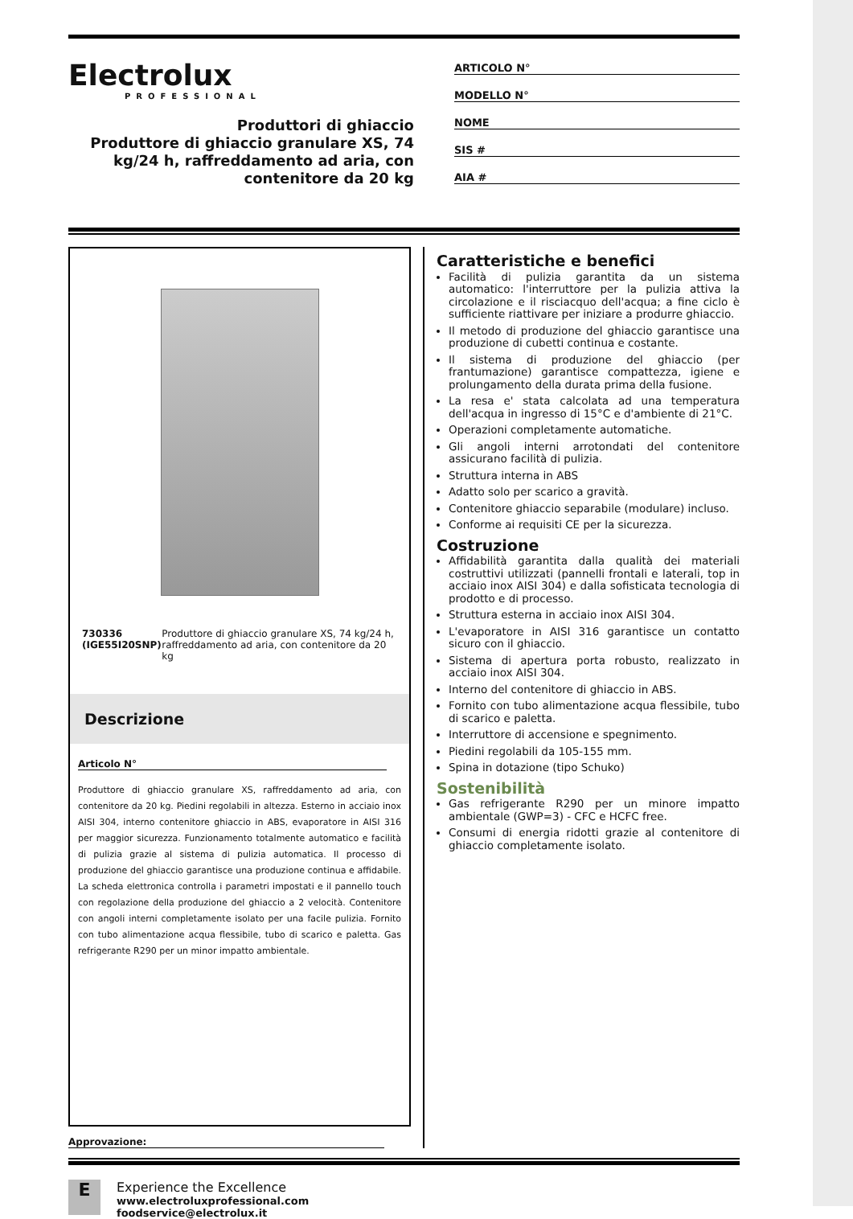Electrolux
PROFESSIONAL
Produttori di ghiaccio
Produttore di ghiaccio granulare XS, 74 kg/24 h, raffreddamento ad aria, con contenitore da 20 kg
ARTICOLO N°
MODELLO N°
NOME
SIS #
AIA #
730336 (IGE55I20SNP) Produttore di ghiaccio granulare XS, 74 kg/24 h, raffreddamento ad aria, con contenitore da 20 kg
Descrizione
Articolo N°
Produttore di ghiaccio granulare XS, raffreddamento ad aria, con contenitore da 20 kg. Piedini regolabili in altezza. Esterno in acciaio inox AISI 304, interno contenitore ghiaccio in ABS, evaporatore in AISI 316 per maggior sicurezza. Funzionamento totalmente automatico e facilità di pulizia grazie al sistema di pulizia automatica. Il processo di produzione del ghiaccio garantisce una produzione continua e affidabile. La scheda elettronica controlla i parametri impostati e il pannello touch con regolazione della produzione del ghiaccio a 2 velocità. Contenitore con angoli interni completamente isolato per una facile pulizia. Fornito con tubo alimentazione acqua flessibile, tubo di scarico e paletta. Gas refrigerante R290 per un minor impatto ambientale.
Approvazione:
Caratteristiche e benefici
Facilità di pulizia garantita da un sistema automatico: l'interruttore per la pulizia attiva la circolazione e il risciacquo dell'acqua; a fine ciclo è sufficiente riattivare per iniziare a produrre ghiaccio.
Il metodo di produzione del ghiaccio garantisce una produzione di cubetti continua e costante.
Il sistema di produzione del ghiaccio (per frantumazione) garantisce compattezza, igiene e prolungamento della durata prima della fusione.
La resa e' stata calcolata ad una temperatura dell'acqua in ingresso di 15°C e d'ambiente di 21°C.
Operazioni completamente automatiche.
Gli angoli interni arrotondati del contenitore assicurano facilità di pulizia.
Struttura interna in ABS
Adatto solo per scarico a gravità.
Contenitore ghiaccio separabile (modulare) incluso.
Conforme ai requisiti CE per la sicurezza.
Costruzione
Affidabilità garantita dalla qualità dei materiali costruttivi utilizzati (pannelli frontali e laterali, top in acciaio inox AISI 304) e dalla sofisticata tecnologia di prodotto e di processo.
Struttura esterna in acciaio inox AISI 304.
L'evaporatore in AISI 316 garantisce un contatto sicuro con il ghiaccio.
Sistema di apertura porta robusto, realizzato in acciaio inox AISI 304.
Interno del contenitore di ghiaccio in ABS.
Fornito con tubo alimentazione acqua flessibile, tubo di scarico e paletta.
Interruttore di accensione e spegnimento.
Piedini regolabili da 105-155 mm.
Spina in dotazione (tipo Schuko)
Sostenibilità
Gas refrigerante R290 per un minore impatto ambientale (GWP=3) - CFC e HCFC free.
Consumi di energia ridotti grazie al contenitore di ghiaccio completamente isolato.
E
Experience the Excellence
www.electroluxprofessional.com
foodservice@electrolux.it